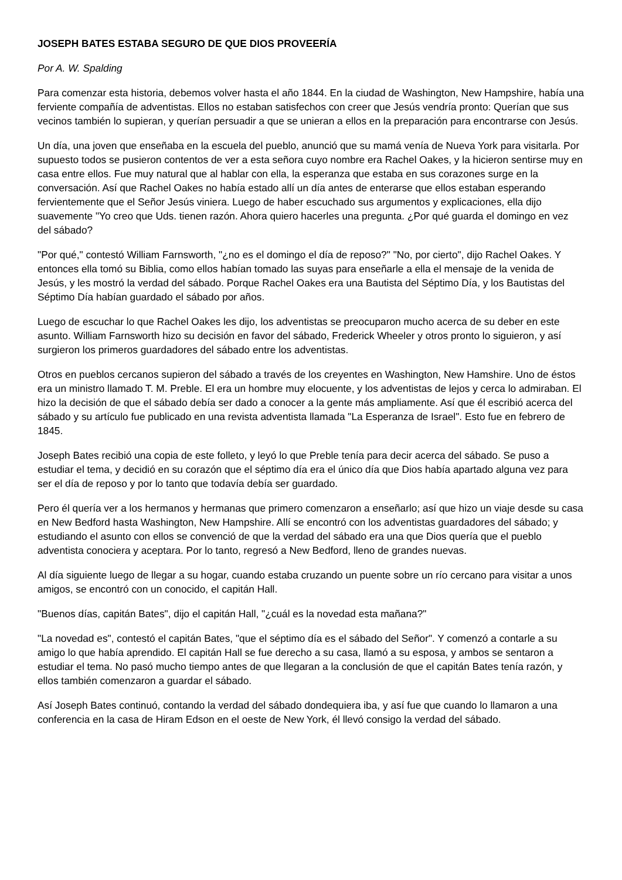JOSEPH BATES ESTABA SEGURO DE QUE DIOS PROVEERÍA
Por A. W. Spalding
Para comenzar esta historia, debemos volver hasta el año 1844. En la ciudad de Washington, New Hampshire, había una ferviente compañía de adventistas. Ellos no estaban satisfechos con creer que Jesús vendría pronto: Querían que sus vecinos también lo supieran, y querían persuadir a que se unieran a ellos en la preparación para encontrarse con Jesús.
Un día, una joven que enseñaba en la escuela del pueblo, anunció que su mamá venía de Nueva York para visitarla. Por supuesto todos se pusieron contentos de ver a esta señora cuyo nombre era Rachel Oakes, y la hicieron sentirse muy en casa entre ellos. Fue muy natural que al hablar con ella, la esperanza que estaba en sus corazones surge en la conversación. Así que Rachel Oakes no había estado allí un día antes de enterarse que ellos estaban esperando fervientemente que el Señor Jesús viniera. Luego de haber escuchado sus argumentos y explicaciones, ella dijo suavemente "Yo creo que Uds. tienen razón. Ahora quiero hacerles una pregunta. ¿Por qué guarda el domingo en vez del sábado?
"Por qué," contestó William Farnsworth, "¿no es el domingo el día de reposo?" "No, por cierto", dijo Rachel Oakes. Y entonces ella tomó su Biblia, como ellos habían tomado las suyas para enseñarle a ella el mensaje de la venida de Jesús, y les mostró la verdad del sábado. Porque Rachel Oakes era una Bautista del Séptimo Día, y los Bautistas del Séptimo Día habían guardado el sábado por años.
Luego de escuchar lo que Rachel Oakes les dijo, los adventistas se preocuparon mucho acerca de su deber en este asunto. William Farnsworth hizo su decisión en favor del sábado, Frederick Wheeler y otros pronto lo siguieron, y así surgieron los primeros guardadores del sábado entre los adventistas.
Otros en pueblos cercanos supieron del sábado a través de los creyentes en Washington, New Hamshire. Uno de éstos era un ministro llamado T. M. Preble. El era un hombre muy elocuente, y los adventistas de lejos y cerca lo admiraban. El hizo la decisión de que el sábado debía ser dado a conocer a la gente más ampliamente. Así que él escribió acerca del sábado y su artículo fue publicado en una revista adventista llamada "La Esperanza de Israel". Esto fue en febrero de 1845.
Joseph Bates recibió una copia de este folleto, y leyó lo que Preble tenía para decir acerca del sábado. Se puso a estudiar el tema, y decidió en su corazón que el séptimo día era el único día que Dios había apartado alguna vez para ser el día de reposo y por lo tanto que todavía debía ser guardado.
Pero él quería ver a los hermanos y hermanas que primero comenzaron a enseñarlo; así que hizo un viaje desde su casa en New Bedford hasta Washington, New Hampshire. Allí se encontró con los adventistas guardadores del sábado; y estudiando el asunto con ellos se convenció de que la verdad del sábado era una que Dios quería que el pueblo adventista conociera y aceptara. Por lo tanto, regresó a New Bedford, lleno de grandes nuevas.
Al día siguiente luego de llegar a su hogar, cuando estaba cruzando un puente sobre un río cercano para visitar a unos amigos, se encontró con un conocido, el capitán Hall.
"Buenos días, capitán Bates", dijo el capitán Hall, "¿cuál es la novedad esta mañana?"
"La novedad es", contestó el capitán Bates, "que el séptimo día es el sábado del Señor". Y comenzó a contarle a su amigo lo que había aprendido. El capitán Hall se fue derecho a su casa, llamó a su esposa, y ambos se sentaron a estudiar el tema. No pasó mucho tiempo antes de que llegaran a la conclusión de que el capitán Bates tenía razón, y ellos también comenzaron a guardar el sábado.
Así Joseph Bates continuó, contando la verdad del sábado dondequiera iba, y así fue que cuando lo llamaron a una conferencia en la casa de Hiram Edson en el oeste de New York, él llevó consigo la verdad del sábado.